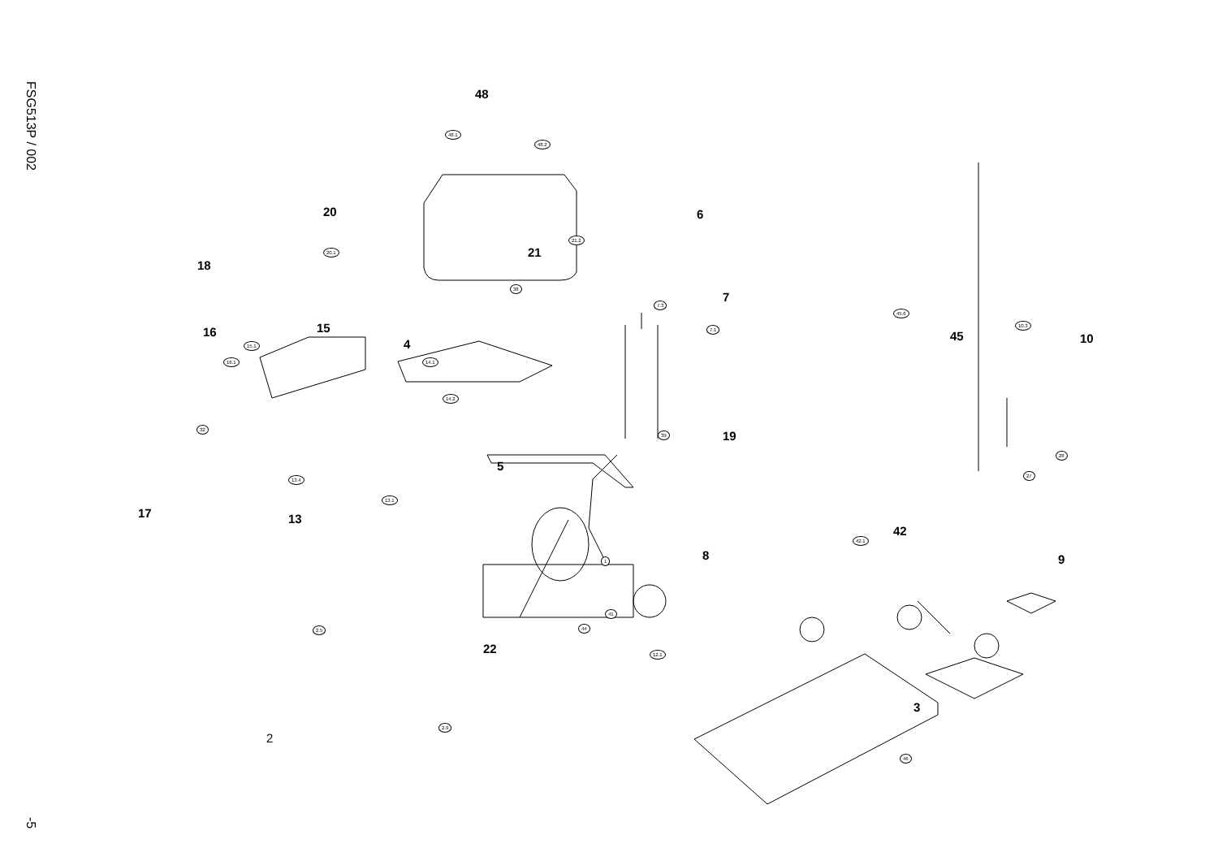FSG513P / 002
-5
48
20
18
21
6
7
16 15
4
45 10
19
5
17 13
42
8 9
22
3
2
48.1
48.2
20.1
21.2
38
14.1
14.2
15.1
16.1
32
7.3
7.1
39
1
41
44
12.1
46
10.3
28
27
2.5
2.9
13.4
13.1
42.1
45.6